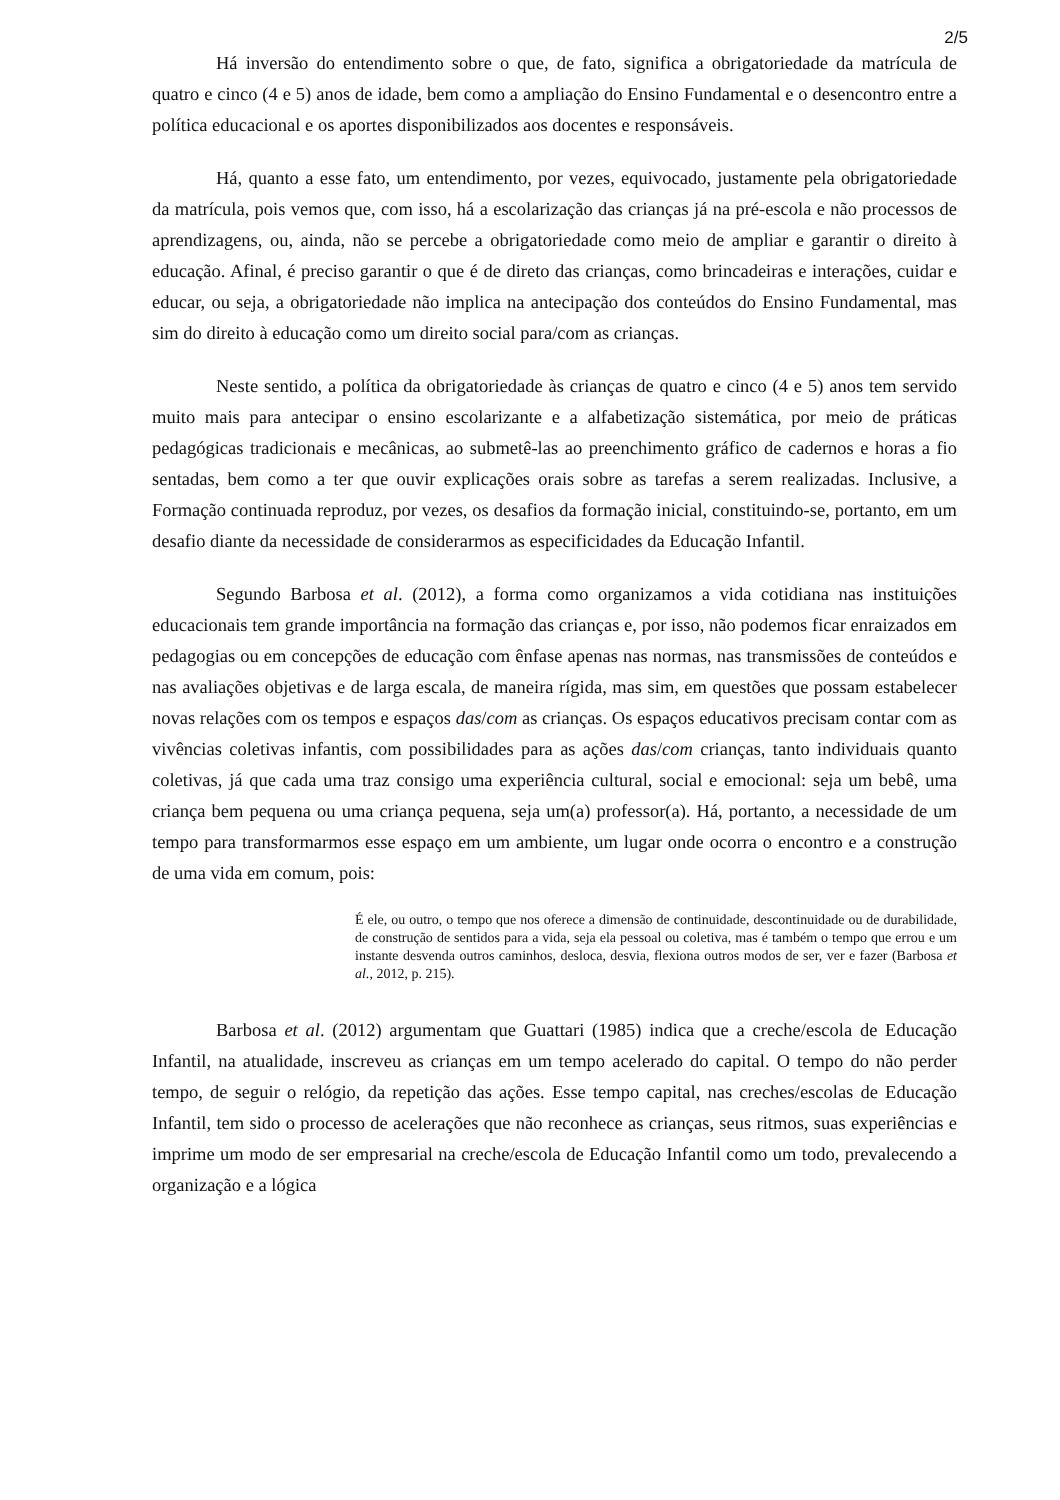2/5
Há inversão do entendimento sobre o que, de fato, significa a obrigatoriedade da matrícula de quatro e cinco (4 e 5) anos de idade, bem como a ampliação do Ensino Fundamental e o desencontro entre a política educacional e os aportes disponibilizados aos docentes e responsáveis.
Há, quanto a esse fato, um entendimento, por vezes, equivocado, justamente pela obrigatoriedade da matrícula, pois vemos que, com isso, há a escolarização das crianças já na pré-escola e não processos de aprendizagens, ou, ainda, não se percebe a obrigatoriedade como meio de ampliar e garantir o direito à educação. Afinal, é preciso garantir o que é de direto das crianças, como brincadeiras e interações, cuidar e educar, ou seja, a obrigatoriedade não implica na antecipação dos conteúdos do Ensino Fundamental, mas sim do direito à educação como um direito social para/com as crianças.
Neste sentido, a política da obrigatoriedade às crianças de quatro e cinco (4 e 5) anos tem servido muito mais para antecipar o ensino escolarizante e a alfabetização sistemática, por meio de práticas pedagógicas tradicionais e mecânicas, ao submetê-las ao preenchimento gráfico de cadernos e horas a fio sentadas, bem como a ter que ouvir explicações orais sobre as tarefas a serem realizadas. Inclusive, a Formação continuada reproduz, por vezes, os desafios da formação inicial, constituindo-se, portanto, em um desafio diante da necessidade de considerarmos as especificidades da Educação Infantil.
Segundo Barbosa et al. (2012), a forma como organizamos a vida cotidiana nas instituições educacionais tem grande importância na formação das crianças e, por isso, não podemos ficar enraizados em pedagogias ou em concepções de educação com ênfase apenas nas normas, nas transmissões de conteúdos e nas avaliações objetivas e de larga escala, de maneira rígida, mas sim, em questões que possam estabelecer novas relações com os tempos e espaços das/com as crianças. Os espaços educativos precisam contar com as vivências coletivas infantis, com possibilidades para as ações das/com crianças, tanto individuais quanto coletivas, já que cada uma traz consigo uma experiência cultural, social e emocional: seja um bebê, uma criança bem pequena ou uma criança pequena, seja um(a) professor(a). Há, portanto, a necessidade de um tempo para transformarmos esse espaço em um ambiente, um lugar onde ocorra o encontro e a construção de uma vida em comum, pois:
É ele, ou outro, o tempo que nos oferece a dimensão de continuidade, descontinuidade ou de durabilidade, de construção de sentidos para a vida, seja ela pessoal ou coletiva, mas é também o tempo que errou e um instante desvenda outros caminhos, desloca, desvia, flexiona outros modos de ser, ver e fazer (Barbosa et al., 2012, p. 215).
Barbosa et al. (2012) argumentam que Guattari (1985) indica que a creche/escola de Educação Infantil, na atualidade, inscreveu as crianças em um tempo acelerado do capital. O tempo do não perder tempo, de seguir o relógio, da repetição das ações. Esse tempo capital, nas creches/escolas de Educação Infantil, tem sido o processo de acelerações que não reconhece as crianças, seus ritmos, suas experiências e imprime um modo de ser empresarial na creche/escola de Educação Infantil como um todo, prevalecendo a organização e a lógica